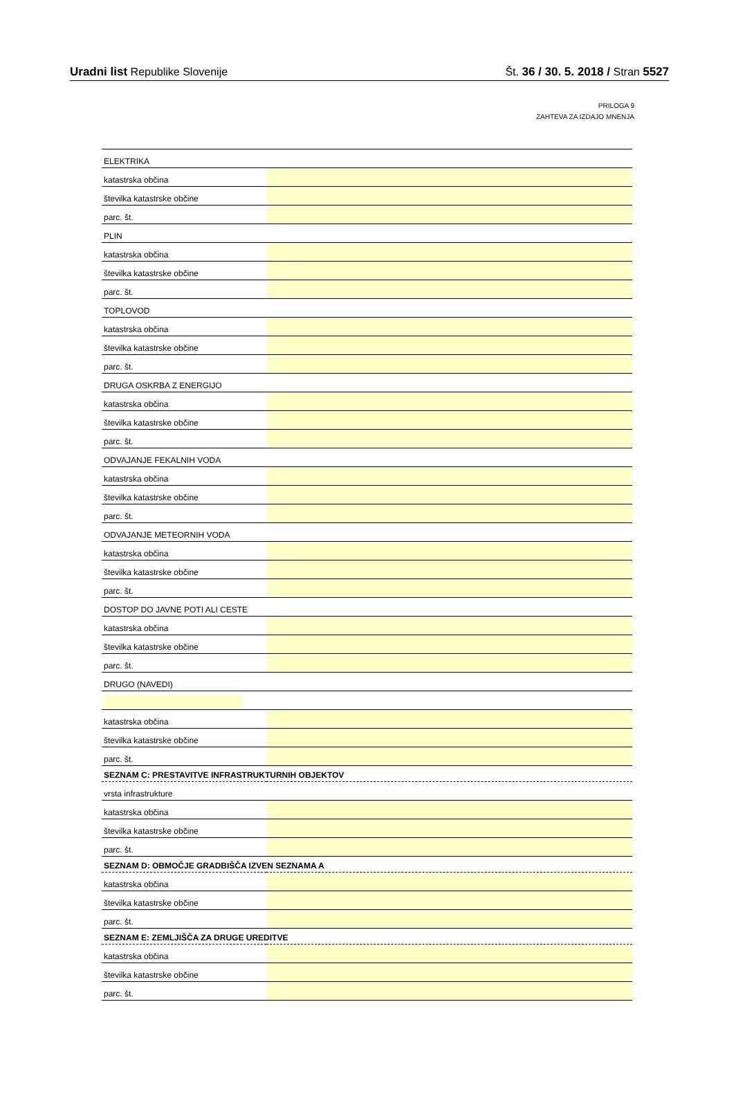Uradni list Republike Slovenije Št. 36 / 30. 5. 2018 / Stran 5527
PRILOGA 9
ZAHTEVA ZA IZDAJO MNENJA
| ELEKTRIKA | |
| katastrska občina | |
| številka katastrske občine | |
| parc. št. | |
| PLIN | |
| katastrska občina | |
| številka katastrske občine | |
| parc. št. | |
| TOPLOVOD | |
| katastrska občina | |
| številka katastrske občine | |
| parc. št. | |
| DRUGA OSKRBA Z ENERGIJO | |
| katastrska občina | |
| številka katastrske občine | |
| parc. št. | |
| ODVAJANJE FEKALNIH VODA | |
| katastrska občina | |
| številka katastrske občine | |
| parc. št. | |
| ODVAJANJE METEORNIH VODA | |
| katastrska občina | |
| številka katastrske občine | |
| parc. št. | |
| DOSTOP DO JAVNE POTI ALI CESTE | |
| katastrska občina | |
| številka katastrske občine | |
| parc. št. | |
| DRUGO (NAVEDI) | |
| katastrska občina | |
| številka katastrske občine | |
| parc. št. | |
| SEZNAM C: PRESTAVITVE INFRASTRUKTURNIH OBJEKTOV | |
| vrsta infrastrukture | |
| katastrska občina | |
| številka katastrske občine | |
| parc. št. | |
| SEZNAM D: OBMOČJE GRADBIŠČA IZVEN SEZNAMA A | |
| katastrska občina | |
| številka katastrske občine | |
| parc. št. | |
| SEZNAM E: ZEMLJIŠČA ZA DRUGE UREDITVE | |
| katastrska občina | |
| številka katastrske občine | |
| parc. št. | |